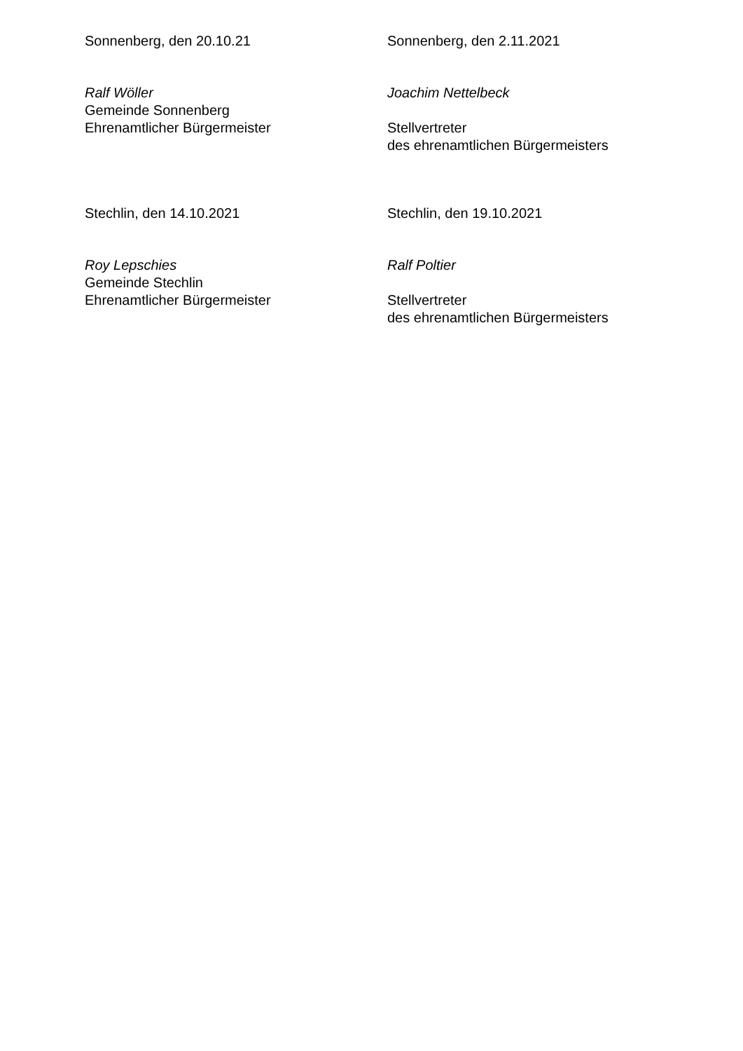Sonnenberg, den 20.10.21
Ralf Wöller
Gemeinde Sonnenberg
Ehrenamtlicher Bürgermeister
Sonnenberg, den 2.11.2021
Joachim Nettelbeck
Stellvertreter
des ehrenamtlichen Bürgermeisters
Stechlin, den 14.10.2021
Roy Lepschies
Gemeinde Stechlin
Ehrenamtlicher Bürgermeister
Stechlin, den 19.10.2021
Ralf Poltier
Stellvertreter
des ehrenamtlichen Bürgermeisters